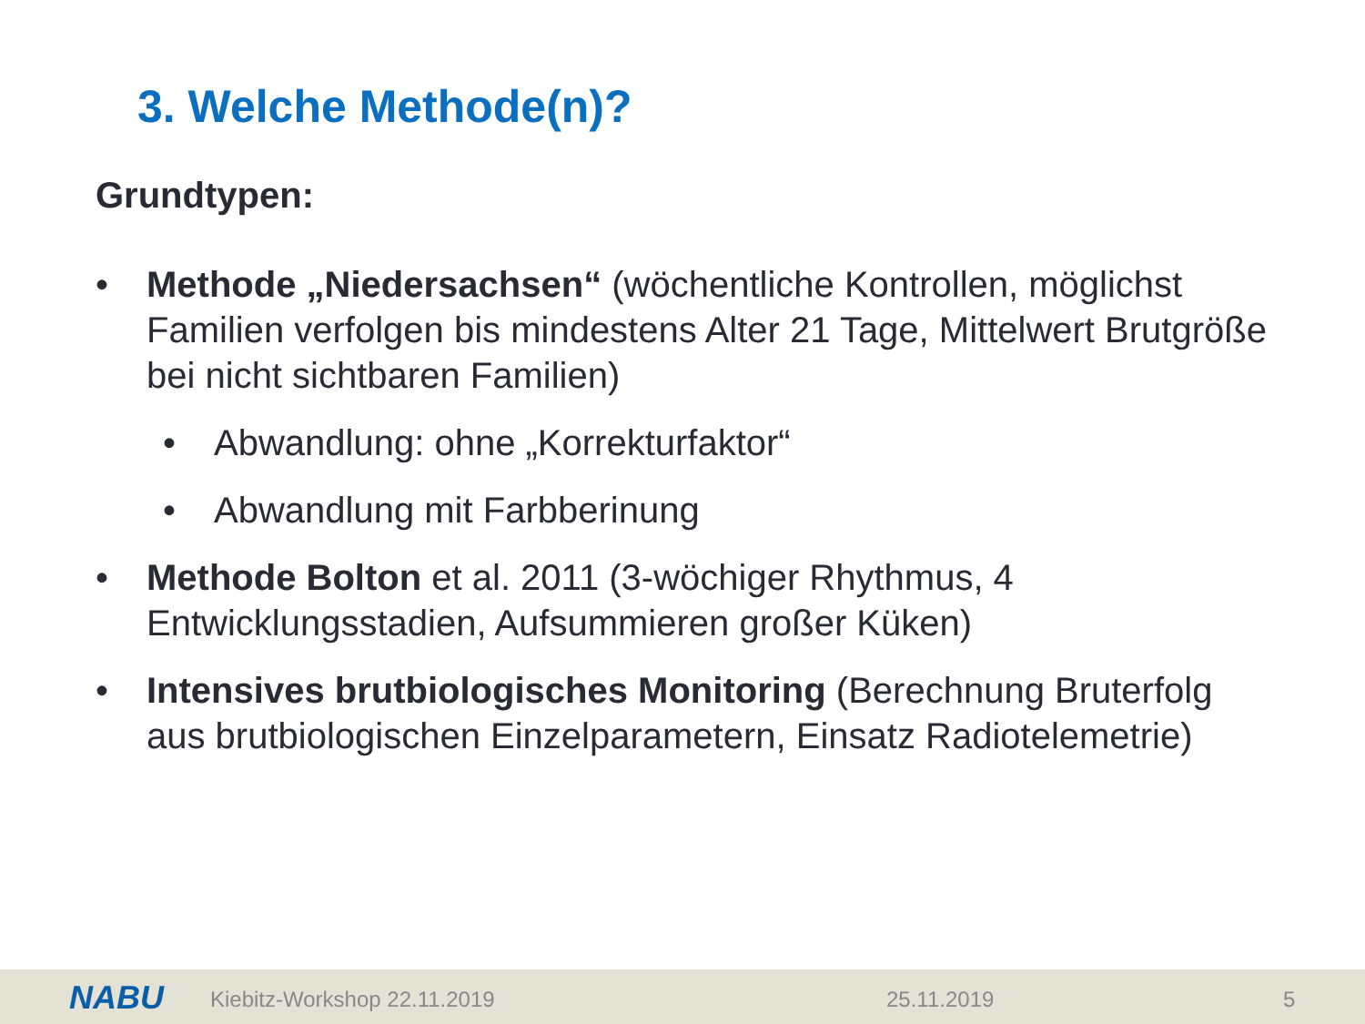3. Welche Methode(n)?
Grundtypen:
• Methode „Niedersachsen“ (wöchentliche Kontrollen, möglichst Familien verfolgen bis mindestens Alter 21 Tage, Mittelwert Brutgröße bei nicht sichtbaren Familien)
• Abwandlung: ohne „Korrekturfaktor“
• Abwandlung mit Farbberinung
• Methode Bolton et al. 2011 (3-wöchiger Rhythmus, 4 Entwicklungsstadien, Aufsummieren großer Küken)
• Intensives brutbiologisches Monitoring (Berechnung Bruterfolg aus brutbiologischen Einzelparametern, Einsatz Radiotelemetrie)
NABU Kiebitz-Workshop 22.11.2019 25.11.2019 5